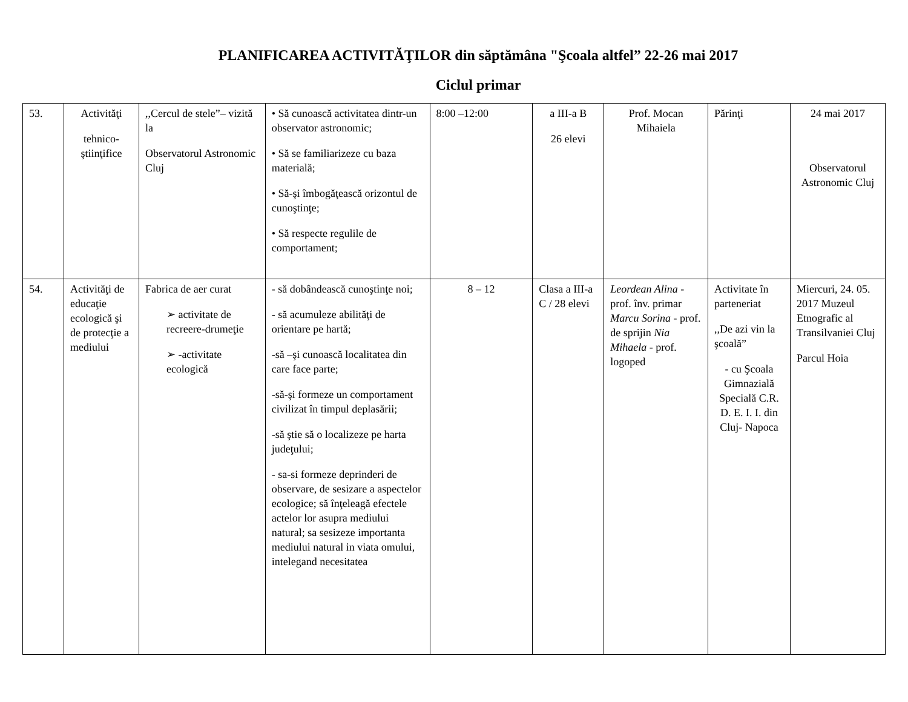PLANIFICAREA ACTIVITĂŢILOR din săptămâna "Şcoala altfel” 22-26 mai 2017
Ciclul primar
| 53. | Activităţi tehnico-ştiinţifice | ,,Cercul de stele”– vizită la Observatorul Astronomic Cluj | • Să cunoască activitatea dintr-un observator astronomic; • Să se familiarizeze cu baza materială; • Să-şi îmbogăţească orizontul de cunoştinţe; • Să respecte regulile de comportament; | 8:00 –12:00 | a III-a B 26 elevi | Prof. Mocan Mihaiela | Părinţi | 24 mai 2017 Observatorul Astronomic Cluj |
| 54. | Activităţi de educaţie ecologică şi de protecţie a mediului | Fabrica de aer curat ➢ activitate de recreere-drumeţie ➢ -activitate ecologică | - să dobândească cunoştinţe noi; - să acumuleze abilităţi de orientare pe hartă; -să –şi cunoască localitatea din care face parte; -să-şi formeze un comportament civilizat în timpul deplasării; -să ştie să o localizeze pe harta judeţului; - sa-si formeze deprinderi de observare, de sesizare a aspectelor ecologice; să înţeleagă efectele actelor lor asupra mediului natural; sa sesizeze importanta mediului natural in viata omului, intelegand necesitatea | 8 – 12 | Clasa a III-a C / 28 elevi | Leordean Alina - prof. înv. primar Marcu Sorina - prof. de sprijin Nia Mihaela - prof. logoped | Activitate în parteneriat ,,De azi vin la şcoală” - cu Şcoala Gimnazială Specială C.R. D. E. I. I. din Cluj- Napoca | Miercuri, 24. 05. 2017 Muzeul Etnografic al Transilvaniei Cluj Parcul Hoia |